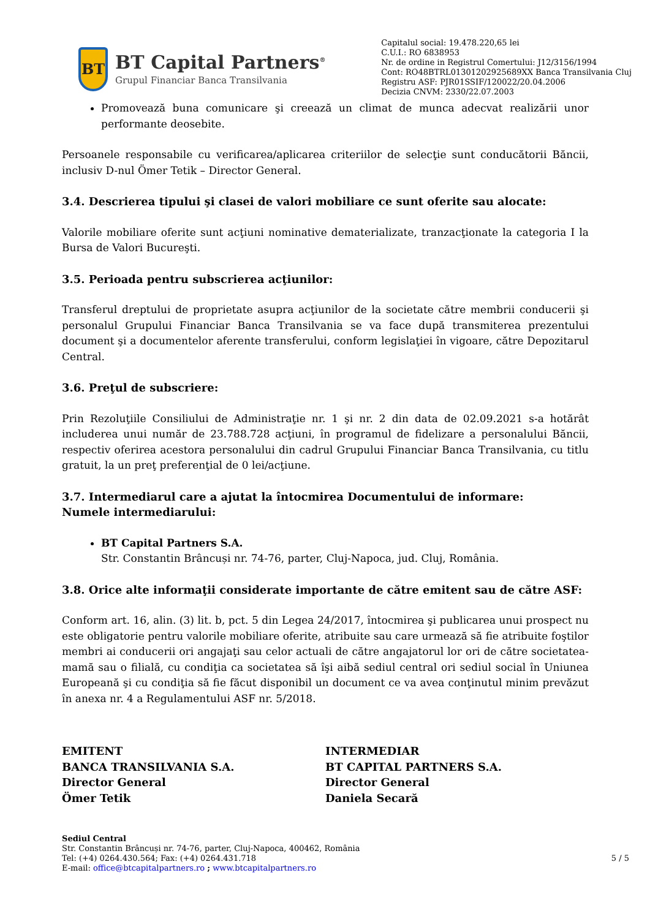BT
BT Capital Partners<sup>®</sup>
Grupul Financiar Banca Transilvania
Capitalul social: 19.478.220,65 lei
C.U.I.: RO 6838953
Nr. de ordine in Registrul Comertului: J12/3156/1994
Cont: RO48BTRL01301202925689XX Banca Transilvania Cluj
Registru ASF: PJR01SSIF/120022/20.04.2006
Decizia CNVM: 2330/22.07.2003
Promovează buna comunicare şi creează un climat de munca adecvat realizării unor performante deosebite.
Persoanele responsabile cu verificarea/aplicarea criteriilor de selecţie sunt conducătorii Băncii, inclusiv D-nul Ömer Tetik – Director General.
3.4. Descrierea tipului şi clasei de valori mobiliare ce sunt oferite sau alocate:
Valorile mobiliare oferite sunt acţiuni nominative dematerializate, tranzacţionate la categoria I la Bursa de Valori Bucureşti.
3.5. Perioada pentru subscrierea acţiunilor:
Transferul dreptului de proprietate asupra acţiunilor de la societate către membrii conducerii şi personalul Grupului Financiar Banca Transilvania se va face după transmiterea prezentului document şi a documentelor aferente transferului, conform legislaţiei în vigoare, către Depozitarul Central.
3.6. Preţul de subscriere:
Prin Rezoluţiile Consiliului de Administraţie nr. 1 şi nr. 2 din data de 02.09.2021 s-a hotărât includerea unui număr de 23.788.728 acţiuni, în programul de fidelizare a personalului Băncii, respectiv oferirea acestora personalului din cadrul Grupului Financiar Banca Transilvania, cu titlu gratuit, la un preţ preferenţial de 0 lei/acţiune.
3.7. Intermediarul care a ajutat la întocmirea Documentului de informare:
Numele intermediarului:
BT Capital Partners S.A.
Str. Constantin Brâncuși nr. 74-76, parter, Cluj-Napoca, jud. Cluj, România.
3.8. Orice alte informaţii considerate importante de către emitent sau de către ASF:
Conform art. 16, alin. (3) lit. b, pct. 5 din Legea 24/2017, întocmirea şi publicarea unui prospect nu este obligatorie pentru valorile mobiliare oferite, atribuite sau care urmează să fie atribuite foştilor membri ai conducerii ori angajaţi sau celor actuali de către angajatorul lor ori de către societatea-mamă sau o filială, cu condiţia ca societatea să îşi aibă sediul central ori sediul social în Uniunea Europeană şi cu condiţia să fie făcut disponibil un document ce va avea conţinutul minim prevăzut în anexa nr. 4 a Regulamentului ASF nr. 5/2018.
EMITENT
BANCA TRANSILVANIA S.A.
Director General
Ömer Tetik
INTERMEDIAR
BT CAPITAL PARTNERS S.A.
Director General
Daniela Secară
Sediul Central
Str. Constantin Brâncuși nr. 74-76, parter, Cluj-Napoca, 400462, România
Tel: (+4) 0264.430.564; Fax: (+4) 0264.431.718
E-mail: office@btcapitalpartners.ro ; www.btcapitalpartners.ro
5 / 5